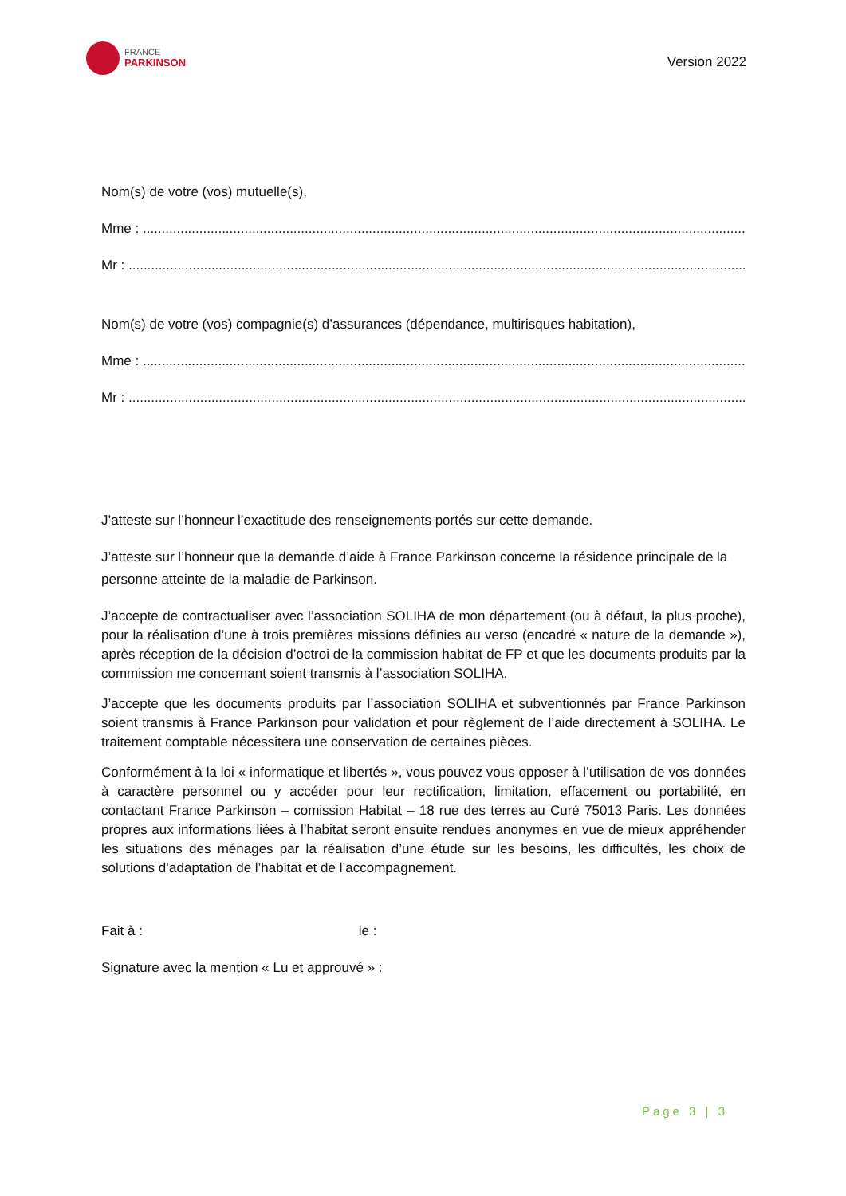FRANCE
PARKINSON
Version 2022
Nom(s) de votre (vos) mutuelle(s),
Mme : ................................................................................................................................................................
Mr : ....................................................................................................................................................................
Nom(s) de votre (vos) compagnie(s) d’assurances (dépendance, multirisques habitation),
Mme : ................................................................................................................................................................
Mr : ....................................................................................................................................................................
J’atteste sur l’honneur l’exactitude des renseignements portés sur cette demande.
J’atteste sur l’honneur que la demande d’aide à France Parkinson concerne la résidence principale de la personne atteinte de la maladie de Parkinson.
J’accepte de contractualiser avec l’association SOLIHA de mon département (ou à défaut, la plus proche), pour la réalisation d’une à trois premières missions définies au verso (encadré « nature de la demande »), après réception de la décision d’octroi de la commission habitat de FP et que les documents produits par la commission me concernant soient transmis à l’association SOLIHA.
J’accepte que les documents produits par l’association SOLIHA et subventionnés par France Parkinson soient transmis à France Parkinson pour validation et pour règlement de l’aide directement à SOLIHA. Le traitement comptable nécessitera une conservation de certaines pièces.
Conformément à la loi « informatique et libertés », vous pouvez vous opposer à l’utilisation de vos données à caractère personnel ou y accéder pour leur rectification, limitation, effacement ou portabilité, en contactant France Parkinson – comission Habitat – 18 rue des terres au Curé 75013 Paris. Les données propres aux informations liées à l’habitat seront ensuite rendues anonymes en vue de mieux appréhender les situations des ménages par la réalisation d’une étude sur les besoins, les difficultés, les choix de solutions d’adaptation de l’habitat et de l’accompagnement.
Fait à : le :
Signature avec la mention « Lu et approuvé » :
Page 3 | 3